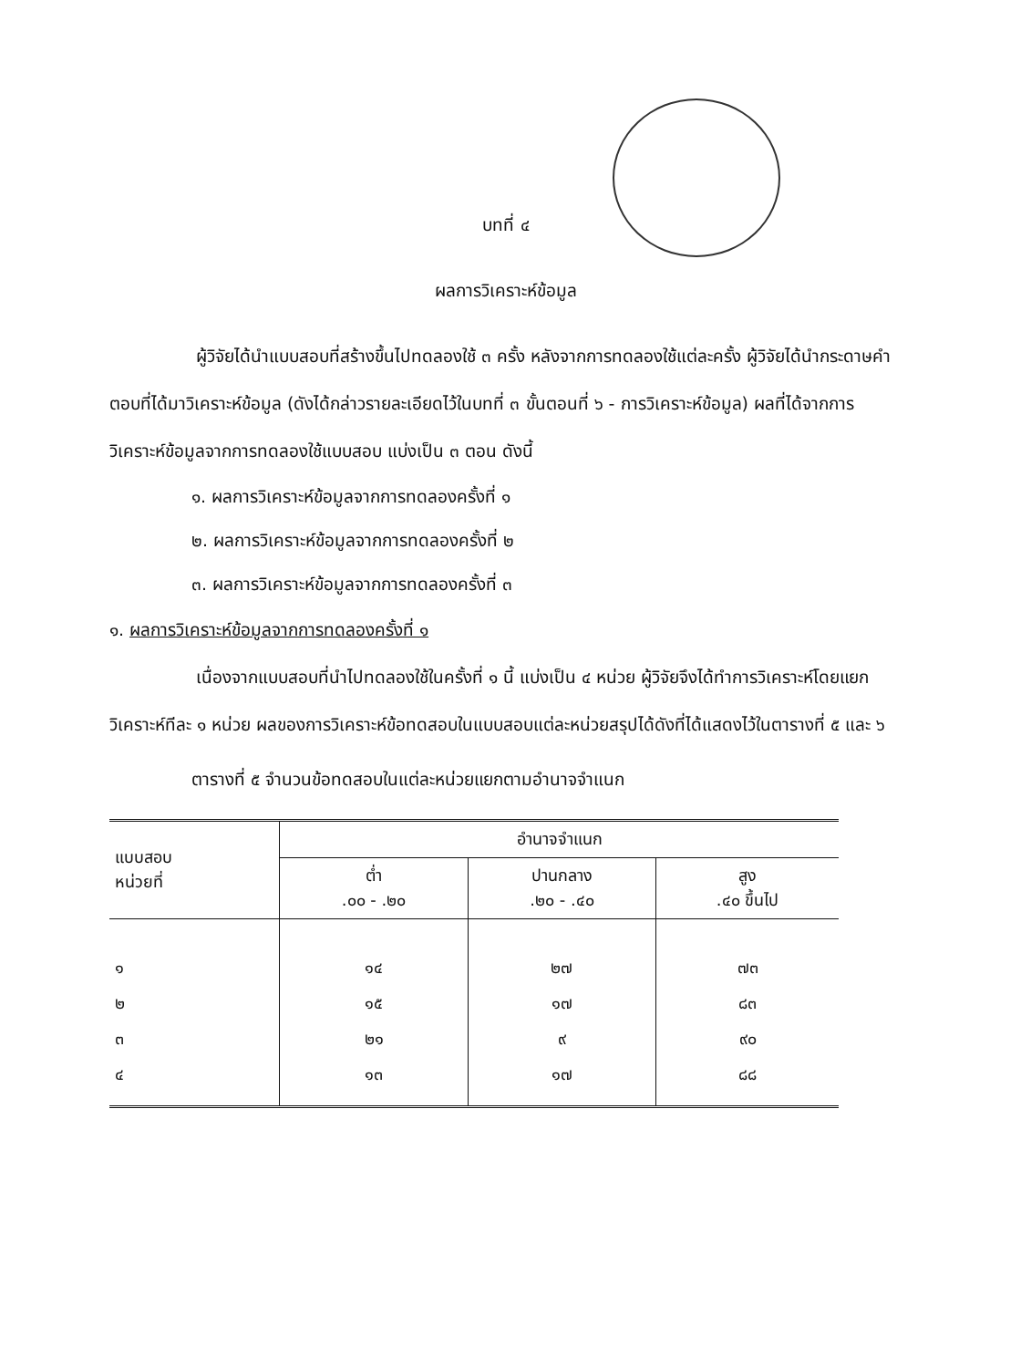บทที่ ๔
ผลการวิเคราะห์ข้อมูล
ผู้วิจัยได้นำแบบสอบที่สร้างขึ้นไปทดลองใช้ ๓ ครั้ง หลังจากการทดลองใช้แต่ละครั้ง ผู้วิจัยได้นำกระดาษคำตอบที่ได้มาวิเคราะห์ข้อมูล (ดังได้กล่าวรายละเอียดไว้ในบทที่ ๓ ขั้นตอนที่ ๖ - การวิเคราะห์ข้อมูล) ผลที่ได้จากการวิเคราะห์ข้อมูลจากการทดลองใช้แบบสอบ แบ่งเป็น ๓ ตอน ดังนี้
๑. ผลการวิเคราะห์ข้อมูลจากการทดลองครั้งที่ ๑
๒. ผลการวิเคราะห์ข้อมูลจากการทดลองครั้งที่ ๒
๓. ผลการวิเคราะห์ข้อมูลจากการทดลองครั้งที่ ๓
๑. ผลการวิเคราะห์ข้อมูลจากการทดลองครั้งที่ ๑
เนื่องจากแบบสอบที่นำไปทดลองใช้ในครั้งที่ ๑ นี้ แบ่งเป็น ๔ หน่วย ผู้วิจัยจึงได้ทำการวิเคราะห์โดยแยกวิเคราะห์ทีละ ๑ หน่วย ผลของการวิเคราะห์ข้อทดสอบในแบบสอบแต่ละหน่วยสรุปได้ดังที่ได้แสดงไว้ในตารางที่ ๕ และ ๖
ตารางที่ ๕ จำนวนข้อทดสอบในแต่ละหน่วยแยกตามอำนาจจำแนก
| แบบสอบ หน่วยที่ | อำนาจจำแนก | | |
| --- | --- | --- | --- |
| | ต่ำ .๐๐ - .๒๐ | ปานกลาง .๒๐ - .๔๐ | สูง .๔๐ ขึ้นไป |
| ๑ | ๑๔ | ๒๗ | ๗๓ |
| ๒ | ๑๕ | ๑๗ | ๘๓ |
| ๓ | ๒๑ | ๙ | ๙๐ |
| ๔ | ๑๓ | ๑๗ | ๘๘ |